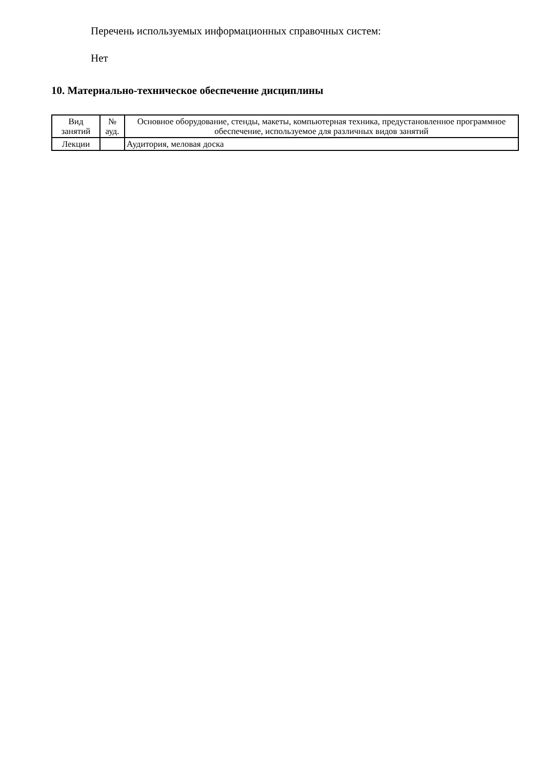Перечень используемых информационных справочных систем:
Нет
10. Материально-техническое обеспечение дисциплины
| Вид занятий | № ауд. | Основное оборудование, стенды, макеты, компьютерная техника, предустановленное программное обеспечение, используемое для различных видов занятий |
| Лекции | | Аудитория, меловая доска |